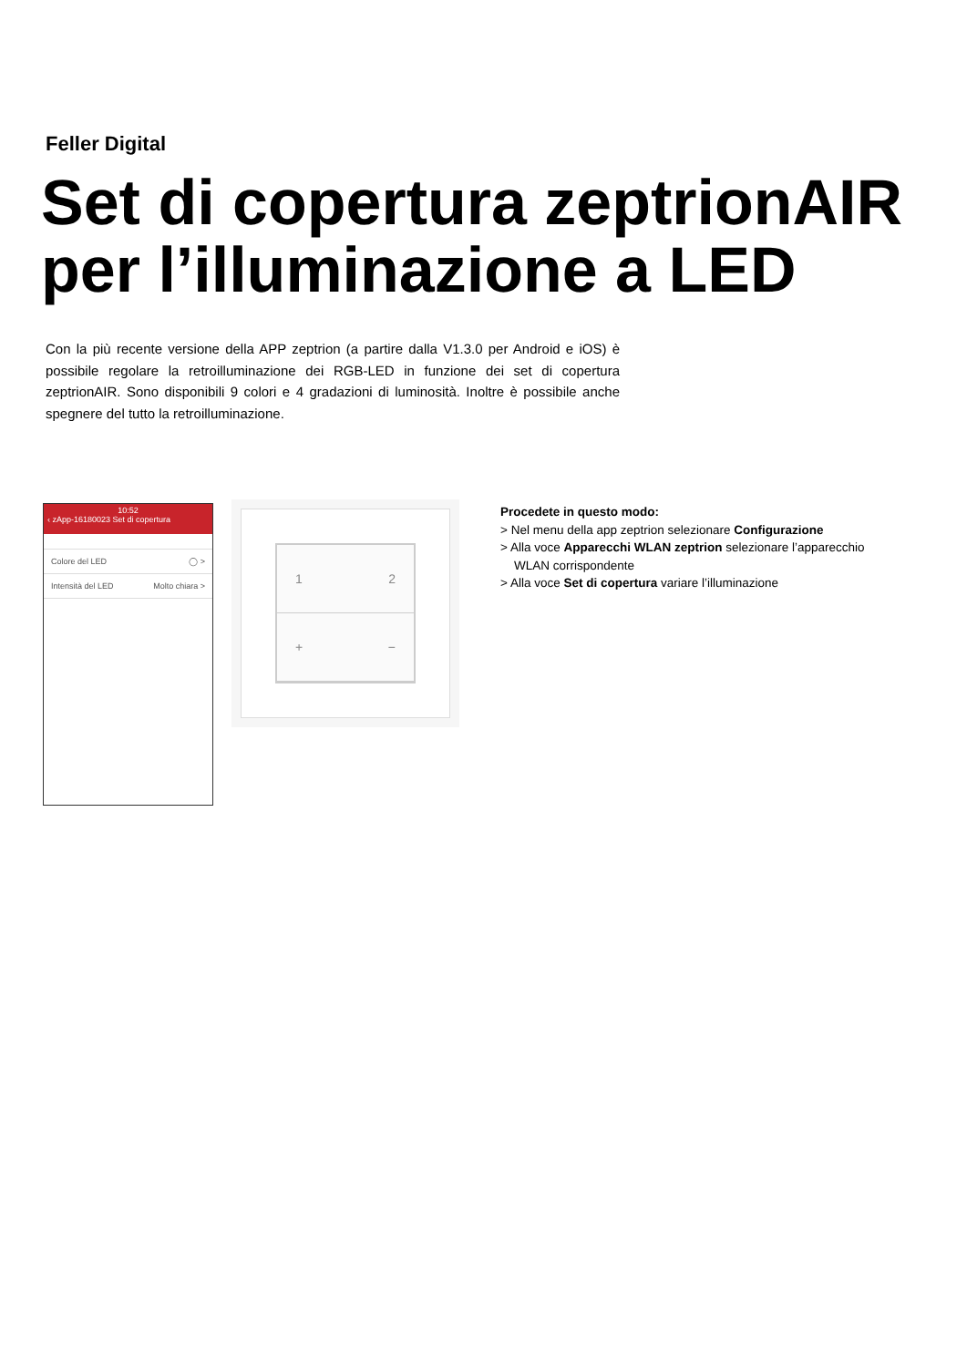Feller Digital
Set di copertura zeptrionAIR per l’illuminazione a LED
Con la più recente versione della APP zeptrion (a partire dalla V1.3.0 per Android e iOS) è possibile regolare la retroilluminazione dei RGB-LED in funzione dei set di copertura zeptrionAIR. Sono disponibili 9 colori e 4 gradazioni di luminosità. Inoltre è possibile anche spegnere del tutto la retroilluminazione.
10:52
‹ zApp-16180023 Set di copertura
Colore del LED ◯ >
Intensità del LED Molto chiara >
1 2
+ −
Procedete in questo modo:
> Nel menu della app zeptrion selezionare Configurazione
> Alla voce Apparecchi WLAN zeptrion selezionare l’apparecchio WLAN corrispondente
> Alla voce Set di copertura variare l’illuminazione